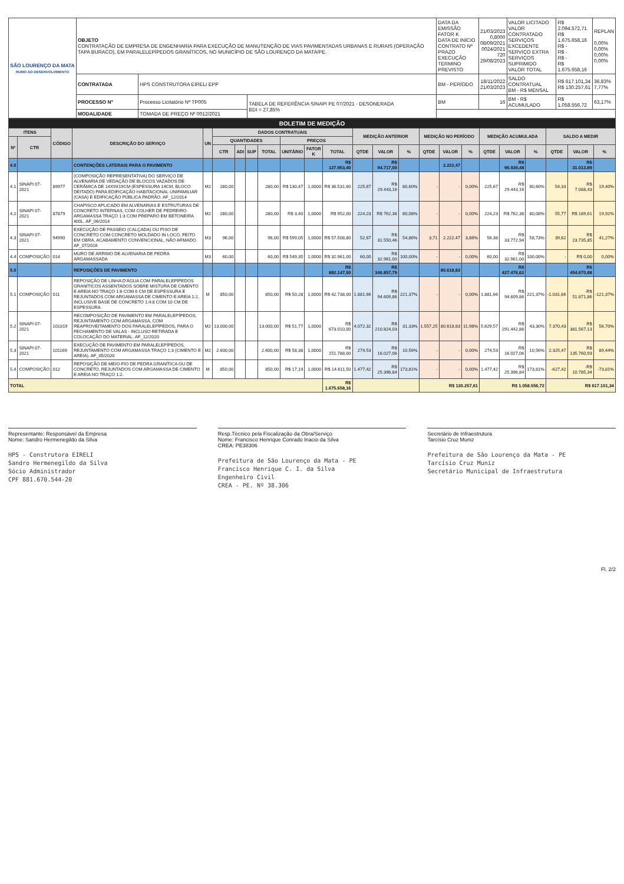| SÃO LOURENÇO DA MATA RUMO AO DESENVOLVIMENTO | OBJETO CONTRATAÇÃO DE EMPRESA DE ENGENHARIA PARA EXECUÇÃO DE MANUTENÇÃO DE VIAS PAVIMENTADAS URBANAS E RURAIS (OPERAÇÃO TAPA BURACO), EM PARALELEPÍPEDOS GRANÍTICOS, NO MUNICÍPIO DE SÃO LOURENÇO DA MATA/PE. | | | DATA DA EMISSÃO FATOR K DATA DE INÍCIO CONTRATO Nº PRAZO EXECUÇÃO TERMINO PREVISTO | 21/03/2023 0,8000 08/09/2021 0024/2021 720 29/08/2023 | VALOR LICITADO VALOR CONTRATADO SERVIÇOS EXCEDENTE SERVIÇO EXTRA SERVIÇOS SUPRIMIDO VALOR TOTAL | R$ 2.094.572,71 R$ 1.675.658,16 R$ - R$ - R$ - R$ 1.675.658,16 | REPLAN 0,00% 0,00% 0,00% 0,00% |
| | CONTRATADA | HPS CONSTRUTORA EIRELI EPP | | BM - PERÍODO | 18/11/2022 21/03/2023 | SALDO CONTRATUAL BM - R$ MENSAL | R$ 617.101,34 R$ 130.257,61 | 36,83% 7,77% |
| | PROCESSO Nº | Processo Licitatório Nº TP005 | TABELA DE REFERÊNCIA SINAPI PE 07/2021 - DESONERADA BDI = 27,85% | BM | 16 | BM - R$ ACUMULADO | R$ 1.058.556,72 | 63,17% |
| | MODALIDADE | TOMADA DE PREÇO Nº 0012/2021 | | | | | | |
| BOLETIM DE MEDIÇÃO | | | | | | | | | | | | | | | | | | | | | | | |
| ITENS | | CÓDIGO | DESCRIÇÃO DO SERVIÇO | UN | DADOS CONTRATUAIS | | | | | | | MEDIÇÃO ANTERIOR | | | MEDIÇÃO NO PERÍODO | | | MEDIÇÃO ACUMULADA | | | SALDO A MEDIR | | |
| Nº | CTR | | | | QUANTIDADES | | | | PREÇOS | | | | | | | | | | | | | | |
| | | | | | CTR | ADI | SUP | TOTAL | UNITÁRIO | FATOR K | TOTAL | QTDE | VALOR | % | QTDE | VALOR | % | QTDE | VALOR | % | QTDE | VALOR | % |
| 4.0 | | | CONTENÇÕES LATERAIS PARA O PAVIMENTO | | | | | | | | R$ 127.953,40 | | R$ 94.717,00 | | | 2.222,47 | | | R$ 96.939,48 | | | R$ 31.013,89 | |
| 4.1 | SINAPI 07-2021 | 89977 | (COMPOSIÇÃO REPRESENTATIVA) DO SERVIÇO DE ALVENARIA DE VEDAÇÃO DE BLOCOS VAZADOS DE CERÂMICA DE 14X9X19CM (ESPESSURA 14CM, BLOCO DEITADO) PARA EDIFICAÇÃO HABITACIONAL UNIFAMILIAR (CASA) E EDIFICAÇÃO PÚBLICA PADRÃO. AF_12/2014 | M2 | 280,00 | | | 280,00 | R$ 130,47 | 1,0000 | R$ 36.531,60 | 225,67 | R$ 29.443,16 | 80,60% | - | - | 0,00% | 225,67 | R$ 29.443,16 | 80,60% | 54,33 | R$ 7.088,43 | 19,40% |
| 4.2 | SINAPI 07-2021 | 87879 | CHAPISCO APLICADO EM ALVENARIAS E ESTRUTURAS DE CONCRETO INTERNAS, COM COLHER DE PEDREIRO. ARGAMASSA TRAÇO 1:3 COM PREPARO EM BETONEIRA 400L. AF_06/2014 | M2 | 280,00 | | | 280,00 | R$ 3,40 | 1,0000 | R$ 952,00 | 224,23 | R$ 762,38 | 80,08% | - | - | 0,00% | 224,23 | R$ 762,38 | 80,08% | 55,77 | R$ 189,61 | 19,92% |
| 4.3 | SINAPI 07-2021 | 94990 | EXECUÇÃO DE PASSEIO (CALÇADA) OU PISO DE CONCRETO COM CONCRETO MOLDADO IN LOCO, FEITO EM OBRA, ACABAMENTO CONVENCIONAL, NÃO ARMADO. AF_07/2016 | M3 | 96,00 | | | 96,00 | R$ 599,05 | 1,0000 | R$ 57.508,80 | 52,67 | R$ 31.550,46 | 54,86% | 3,71 | 2.222,47 | 3,86% | 56,38 | R$ 33.772,94 | 58,73% | 39,62 | R$ 23.735,85 | 41,27% |
| 4.4 | COMPOSIÇÃO | 014 | MURO DE ARRIMO DE ALVENARIA DE PEDRA ARGAMASSADA | M3 | 60,00 | | | 60,00 | R$ 549,35 | 1,0000 | R$ 32.961,00 | 60,00 | R$ 32.961,00 | 100,00% | - | - | 0,00% | 60,00 | R$ 32.961,00 | 100,00% | - | R$ 0,00 | 0,00% |
| 5.0 | | | REPOSIÇÕES DE PAVIMENTO | | | | | | | | R$ 882.147,50 | | R$ 346.857,79 | | | 80.618,83 | | | R$ 427.476,62 | | | R$ 454.670,88 | |
| 5.1 | COMPOSIÇÃO | 011 | REPOSIÇÃO DE LINHA D'ÁGUA COM PARALELEPÍPEDOS GRANÍTICOS ASSENTADOS SOBRE MISTURA DE CIMENTO E AREIA NO TRAÇO 1:6 COM 6 CM DE ESPESSURA E REJUNTADOS COM ARGAMASSA DE CIMENTO E AREIA 1:2, INCLUSIVE BASE DE CONCRETO 1:4:8 COM 10 CM DE ESPESSURA | M | 850,00 | | | 850,00 | R$ 50,28 | 1,0000 | R$ 42.738,00 | 1.881,66 | R$ 94.609,86 | 221,37% | - | - | 0,00% | 1.881,66 | R$ 94.609,86 | 221,37% | -1.031,66 | -R$ 51.871,86 | -121,37% |
| 5.2 | SINAPI 07-2021 | 101819 | RECOMPOSIÇÃO DE PAVIMENTO EM PARALELEPÍPEDOS, REJUNTAMENTO COM ARGAMASSA, COM REAPROVEITAMENTO DOS PARALELEPÍPEDOS, PARA O FECHAMENTO DE VALAS - INCLUSO RETIRADA E COLOCAÇÃO DO MATERIAL. AF_12/2020 | M2 | 13.000,00 | | | 13.000,00 | R$ 51,77 | 1,0000 | R$ 673.010,00 | 4.072,32 | R$ 210.824,03 | 31,33% | 1.557,25 | 80.618,83 | 11,98% | 5.629,57 | R$ 291.442,86 | 43,30% | 7.370,43 | R$ 381.567,13 | 56,70% |
| 5.3 | SINAPI 07-2021 | 101169 | EXECUÇÃO DE PAVIMENTO EM PARALELEPÍPEDOS, REJUNTAMENTO COM ARGAMASSA TRAÇO 1:3 (CIMENTO E AREIA). AF_05/2020 | M2 | 2.600,00 | | | 2.600,00 | R$ 58,38 | 1,0000 | R$ 151.788,00 | 274,53 | R$ 16.027,06 | 10,56% | - | - | 0,00% | 274,53 | R$ 16.027,06 | 10,56% | 2.325,47 | R$ 135.760,93 | 89,44% |
| 5.4 | COMPOSIÇÃO | 012 | REPOSIÇÃO DE MEIO-FIO DE PEDRA GRANÍTICA OU DE CONCRETO, REJUNTADOS COM ARGAMASSA DE CIMENTO E AREIA NO TRAÇO 1:2. | M | 850,00 | | | 850,00 | R$ 17,19 | 1,0000 | R$ 14.611,50 | 1.477,42 | R$ 25.396,84 | 173,81% | - | - | 0,00% | 1.477,42 | R$ 25.396,84 | 173,81% | -627,42 | -R$ 10.785,34 | -73,81% |
| TOTAL | | | | | | | | | | | R$ 1.675.658,16 | | | | R$ 130.257,61 | | | R$ 1.058.556,72 | | | R$ 617.101,34 | | |
Representante: Responsável da Empresa
Nome: Sandro Hermenegildo da Silva
HPS - Construtora EIRELI
Sandro Hermenegildo da Silva
Sócio Administrador
CPF 881.670.544-20
Resp.Técnico pela Fiscalização da Obra/Serviço
Nome: Francisco Henrique Conrado Inacio da Silva
CREA: PE38306
Prefeitura de São Lourenço da Mata - PE
Francisco Henrique C. I. da Silva
Engenheiro Civil
CREA - PE. Nº 38.306
Secretário de Infraestrutura
Tarcísio Cruz Muniz
Prefeitura de São Lourenço da Mata - PE
Tarcísio Cruz Muniz
Secretário Municipal de Infraestrutura
Fl. 2/2